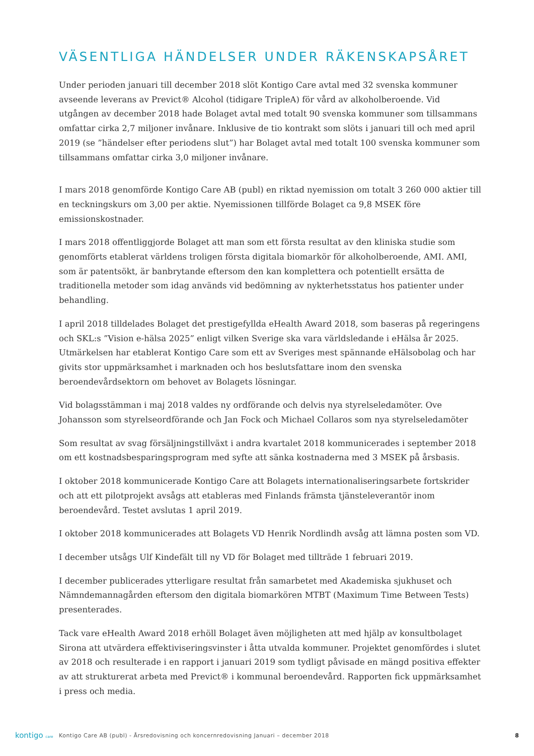VÄSENTLIGA HÄNDELSER UNDER RÄKENSKAPSÅRET
Under perioden januari till december 2018 slöt Kontigo Care avtal med 32 svenska kommuner avseende leverans av Previct® Alcohol (tidigare TripleA) för vård av alkoholberoende. Vid utgången av december 2018 hade Bolaget avtal med totalt 90 svenska kommuner som tillsammans omfattar cirka 2,7 miljoner invånare. Inklusive de tio kontrakt som slöts i januari till och med april 2019 (se ”händelser efter periodens slut”) har Bolaget avtal med totalt 100 svenska kommuner som tillsammans omfattar cirka 3,0 miljoner invånare.
I mars 2018 genomförde Kontigo Care AB (publ) en riktad nyemission om totalt 3 260 000 aktier till en teckningskurs om 3,00 per aktie. Nyemissionen tillförde Bolaget ca 9,8 MSEK före emissionskostnader.
I mars 2018 offentliggjorde Bolaget att man som ett första resultat av den kliniska studie som genomförts etablerat världens troligen första digitala biomarkör för alkoholberoende, AMI. AMI, som är patentsökt, är banbrytande eftersom den kan komplettera och potentiellt ersätta de traditionella metoder som idag används vid bedömning av nykterhetsstatus hos patienter under behandling.
I april 2018 tilldelades Bolaget det prestigefyllda eHealth Award 2018, som baseras på regeringens och SKL:s ”Vision e-hälsa 2025” enligt vilken Sverige ska vara världsledande i eHälsa år 2025. Utmärkelsen har etablerat Kontigo Care som ett av Sveriges mest spännande eHälsobolag och har givits stor uppmärksamhet i marknaden och hos beslutsfattare inom den svenska beroendevårdsektorn om behovet av Bolagets lösningar.
Vid bolagsstämman i maj 2018 valdes ny ordförande och delvis nya styrelseledamöter. Ove Johansson som styrelseordförande och Jan Fock och Michael Collaros som nya styrelseledamöter
Som resultat av svag försäljningstillväxt i andra kvartalet 2018 kommunicerades i september 2018 om ett kostnadsbesparingsprogram med syfte att sänka kostnaderna med 3 MSEK på årsbasis.
I oktober 2018 kommunicerade Kontigo Care att Bolagets internationaliseringsarbete fortskrider och att ett pilotprojekt avsågs att etableras med Finlands främsta tjänsteleverantör inom beroendevård. Testet avslutas 1 april 2019.
I oktober 2018 kommunicerades att Bolagets VD Henrik Nordlindh avsåg att lämna posten som VD.
I december utsågs Ulf Kindefält till ny VD för Bolaget med tillträde 1 februari 2019.
I december publicerades ytterligare resultat från samarbetet med Akademiska sjukhuset och Nämndemannagården eftersom den digitala biomarkören MTBT (Maximum Time Between Tests) presenterades.
Tack vare eHealth Award 2018 erhöll Bolaget även möjligheten att med hjälp av konsultbolaget Sirona att utvärdera effektiviseringsvinster i åtta utvalda kommuner. Projektet genomfördes i slutet av 2018 och resulterade i en rapport i januari 2019 som tydligt påvisade en mängd positiva effekter av att strukturerat arbeta med Previct® i kommunal beroendevård. Rapporten fick uppmärksamhet i press och media.
kontigo care
Kontigo Care AB (publ) - Årsredovisning och koncernredovisning Januari – december 2018
8